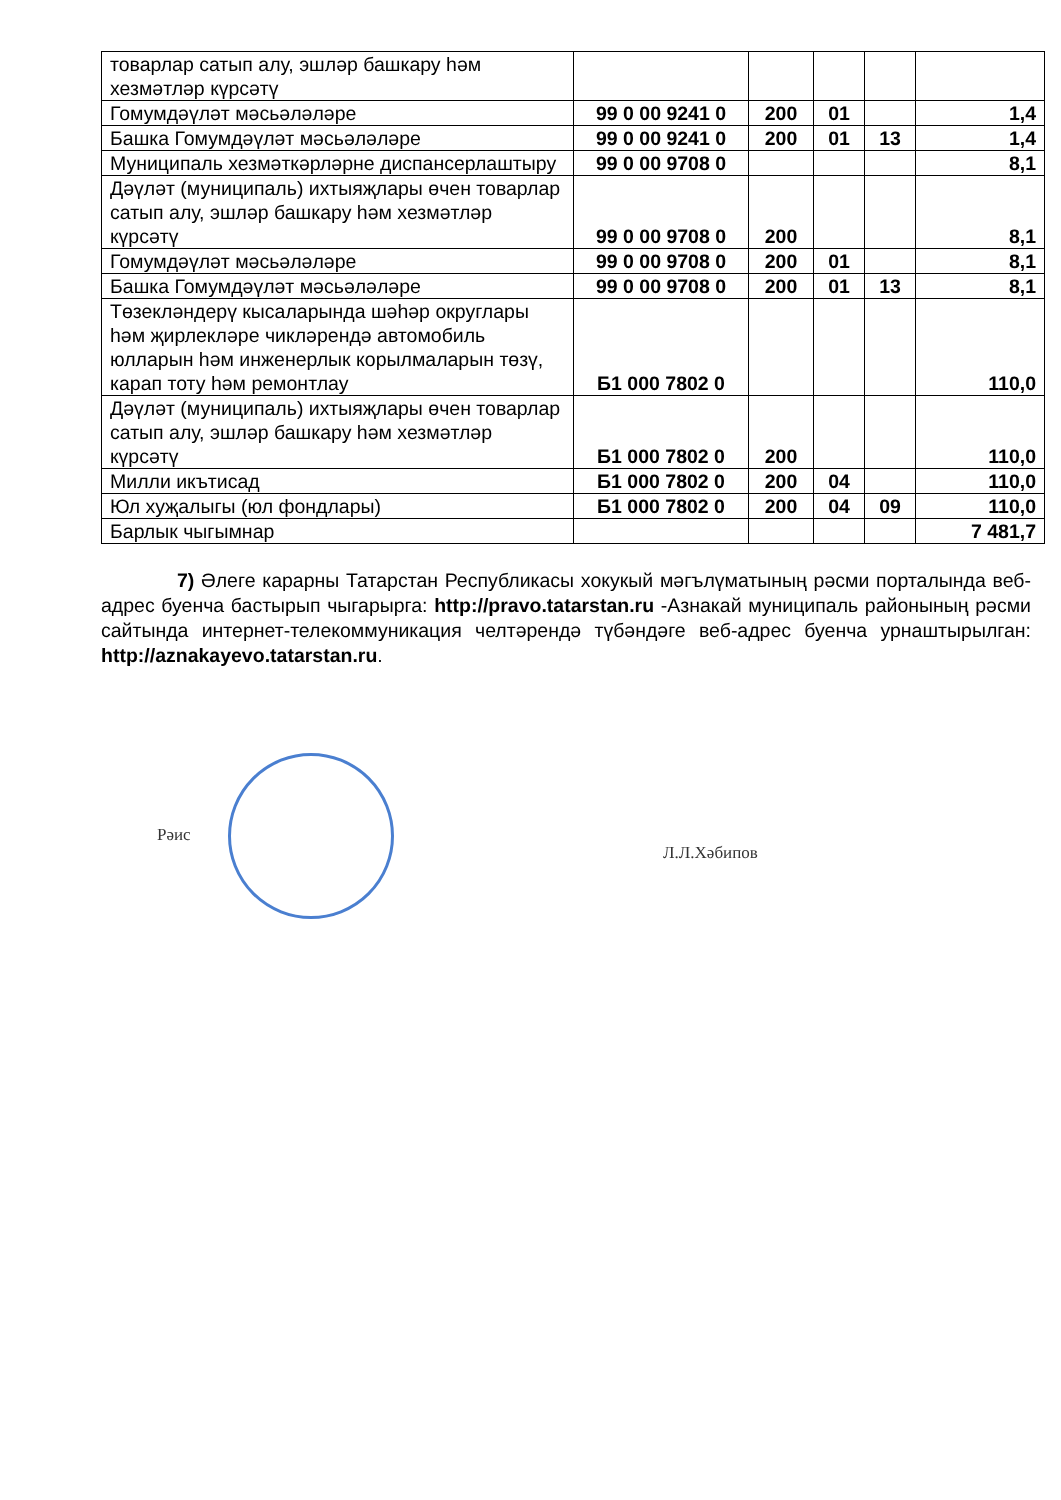| товарлар сатып алу, эшләр башкару һәм хезмәтләр күрсәтү | | | | | |
| Гомумдәүләт мәсьәләләре | 99 0 00 9241 0 | 200 | 01 | | 1,4 |
| Башка Гомумдәүләт мәсьәләләре | 99 0 00 9241 0 | 200 | 01 | 13 | 1,4 |
| Муниципаль хезмәткәрләрне диспансерлаштыру | 99 0 00 9708 0 | | | | 8,1 |
| Дәүләт (муниципаль) ихтыяҗлары өчен товарлар сатып алу, эшләр башкару һәм хезмәтләр күрсәтү | 99 0 00 9708 0 | 200 | | | 8,1 |
| Гомумдәүләт мәсьәләләре | 99 0 00 9708 0 | 200 | 01 | | 8,1 |
| Башка Гомумдәүләт мәсьәләләре | 99 0 00 9708 0 | 200 | 01 | 13 | 8,1 |
| Төзекләндерү кысаларында шәһәр округлары һәм җирлекләре чикләрендә автомобиль юлларын һәм инженерлык корылмаларын төзү, карап тоту һәм ремонтлау | Б1 000 7802 0 | | | | 110,0 |
| Дәүләт (муниципаль) ихтыяҗлары өчен товарлар сатып алу, эшләр башкару һәм хезмәтләр күрсәтү | Б1 000 7802 0 | 200 | | | 110,0 |
| Милли икътисад | Б1 000 7802 0 | 200 | 04 | | 110,0 |
| Юл хуҗалыгы (юл фондлары) | Б1 000 7802 0 | 200 | 04 | 09 | 110,0 |
| Барлык чыгымнар | | | | | 7 481,7 |
7) Әлеге карарны Татарстан Республикасы хокукый мәгълүматының рәсми порталында веб-адрес буенча бастырып чыгарырга: http://pravo.tatarstan.ru -Азнакай муниципаль районының рәсми сайтында интернет-телекоммуникация челтәрендә түбәндәге веб-адрес буенча урнаштырылган: http://aznakayevo.tatarstan.ru.
Рәис
Л.Л.Хәбипов